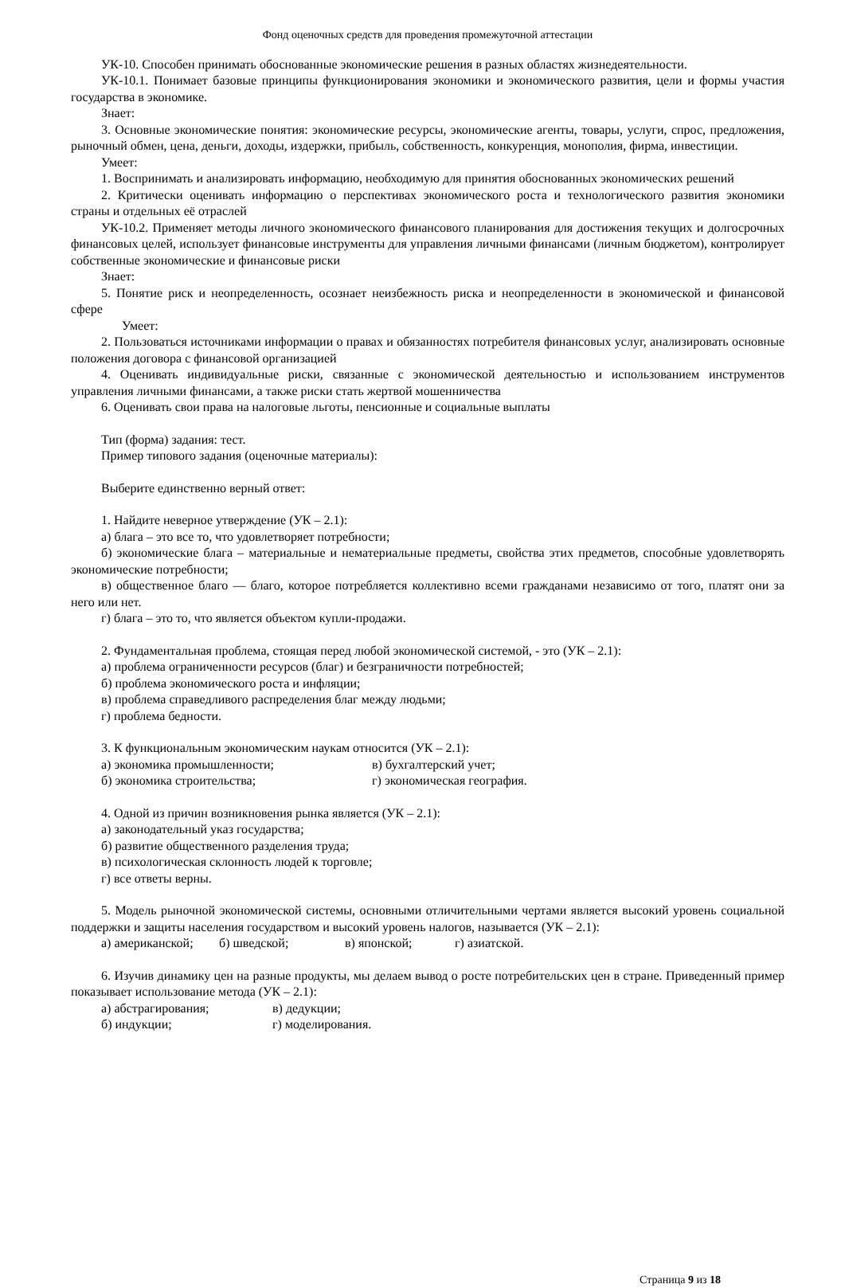Фонд оценочных средств для проведения промежуточной аттестации
УК-10. Способен принимать обоснованные экономические решения в разных областях жизнедеятельности.
УК-10.1. Понимает базовые принципы функционирования экономики и экономического развития, цели и формы участия государства в экономике.
Знает:
3. Основные экономические понятия: экономические ресурсы, экономические агенты, товары, услуги, спрос, предложения, рыночный обмен, цена, деньги, доходы, издержки, прибыль, собственность, конкуренция, монополия, фирма, инвестиции.
Умеет:
1. Воспринимать и анализировать информацию, необходимую для принятия обоснованных экономических решений
2. Критически оценивать информацию о перспективах экономического роста и технологического развития экономики страны и отдельных её отраслей
УК-10.2. Применяет методы личного экономического финансового планирования для достижения текущих и долгосрочных финансовых целей, использует финансовые инструменты для управления личными финансами (личным бюджетом), контролирует собственные экономические и финансовые риски
Знает:
5. Понятие риск и неопределенность, осознает неизбежность риска и неопределенности в экономической и финансовой сфере
Умеет:
2. Пользоваться источниками информации о правах и обязанностях потребителя финансовых услуг, анализировать основные положения договора с финансовой организацией
4. Оценивать индивидуальные риски, связанные с экономической деятельностью и использованием инструментов управления личными финансами, а также риски стать жертвой мошенничества
6. Оценивать свои права на налоговые льготы, пенсионные и социальные выплаты
Тип (форма) задания: тест.
Пример типового задания (оценочные материалы):
Выберите единственно верный ответ:
1. Найдите неверное утверждение (УК – 2.1):
а) блага – это все то, что удовлетворяет потребности;
б) экономические блага – материальные и нематериальные предметы, свойства этих предметов, способные удовлетворять экономические потребности;
в) общественное благо — благо, которое потребляется коллективно всеми гражданами независимо от того, платят они за него или нет.
г) блага – это то, что является объектом купли-продажи.
2. Фундаментальная проблема, стоящая перед любой экономической системой, - это (УК – 2.1):
а) проблема ограниченности ресурсов (благ) и безграничности потребностей;
б) проблема экономического роста и инфляции;
в) проблема справедливого распределения благ между людьми;
г) проблема бедности.
3. К функциональным экономическим наукам относится (УК – 2.1):
а) экономика промышленности; в) бухгалтерский учет;
б) экономика строительства; г) экономическая география.
4. Одной из причин возникновения рынка является (УК – 2.1):
а) законодательный указ государства;
б) развитие общественного разделения труда;
в) психологическая склонность людей к торговле;
г) все ответы верны.
5. Модель рыночной экономической системы, основными отличительными чертами является высокий уровень социальной поддержки и защиты населения государством и высокий уровень налогов, называется (УК – 2.1):
а) американской; б) шведской; в) японской; г) азиатской.
6. Изучив динамику цен на разные продукты, мы делаем вывод о росте потребительских цен в стране. Приведенный пример показывает использование метода (УК – 2.1):
а) абстрагирования; в) дедукции;
б) индукции; г) моделирования.
Страница 9 из 18